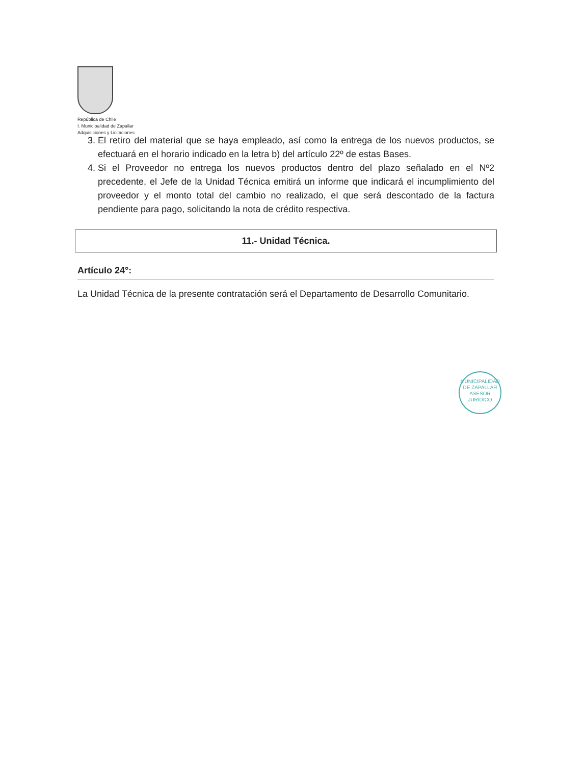República de Chile
I. Municipalidad de Zapallar
Adquisiciones y Licitaciones
3. El retiro del material que se haya empleado, así como la entrega de los nuevos productos, se efectuará en el horario indicado en la letra b) del artículo 22º de estas Bases.
4. Si el Proveedor no entrega los nuevos productos dentro del plazo señalado en el Nº2 precedente, el Jefe de la Unidad Técnica emitirá un informe que indicará el incumplimiento del proveedor y el monto total del cambio no realizado, el que será descontado de la factura pendiente para pago, solicitando la nota de crédito respectiva.
11.- Unidad Técnica.
Artículo 24°:
La Unidad Técnica de la presente contratación será el Departamento de Desarrollo Comunitario.
MUNICIPALIDAD DE ZAPALLAR
ASESOR
JURIDICO